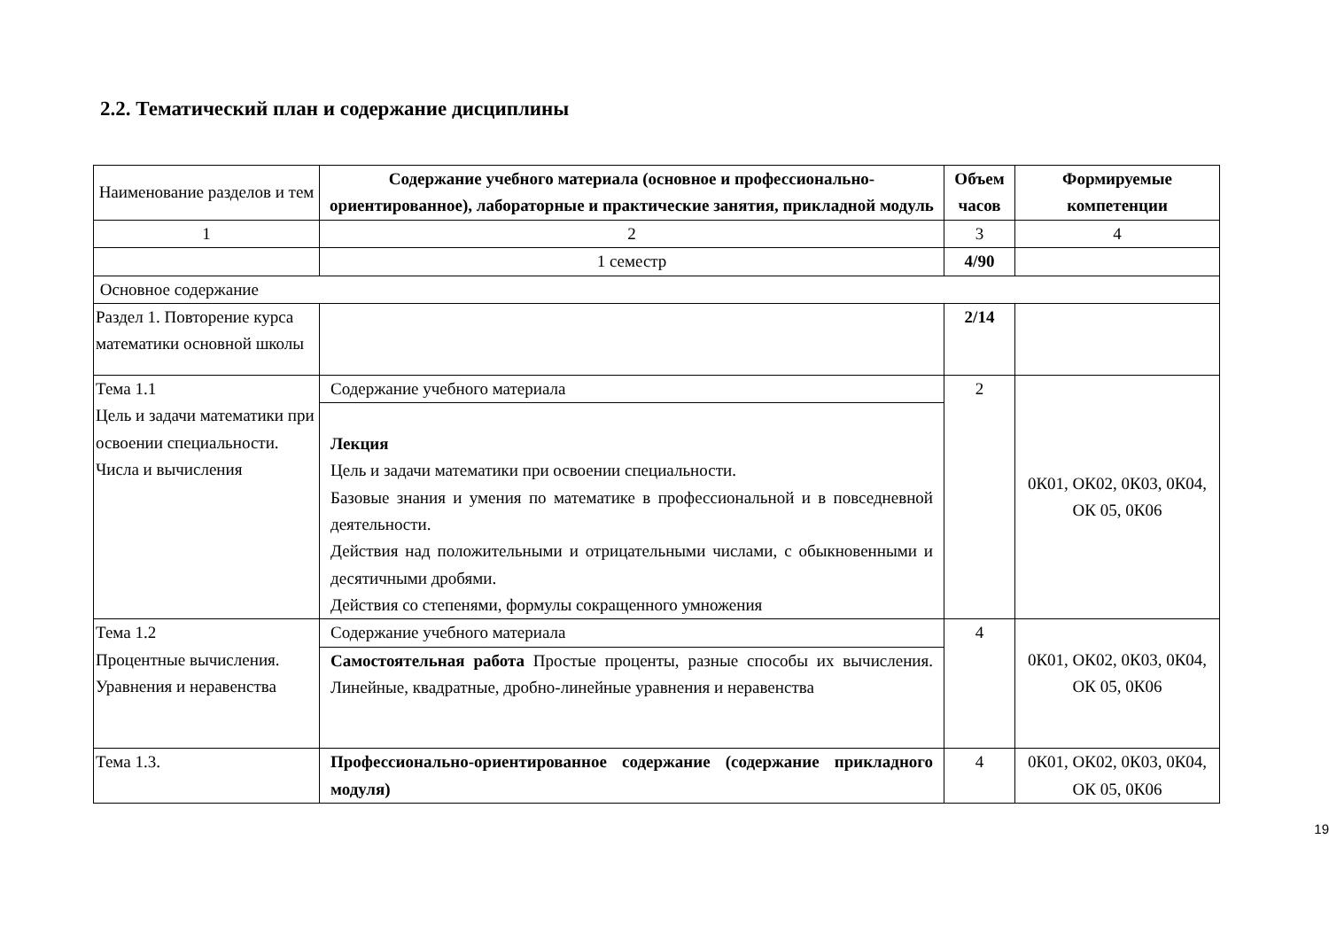2.2. Тематический план и содержание дисциплины
| Наименование разделов и тем | Содержание учебного материала (основное и профессионально-ориентированное), лабораторные и практические занятия, прикладной модуль | Объем часов | Формируемые компетенции |
| --- | --- | --- | --- |
| 1 | 2 | 3 | 4 |
| | 1 семестр | 4/90 | |
| Основное содержание | | | |
| Раздел 1. Повторение курса математики основной школы | | 2/14 | |
| Тема 1.1 Цель и задачи математики при освоении специальности. Числа и вычисления | Содержание учебного материала Лекция Цель и задачи математики при освоении специальности. Базовые знания и умения по математике в профессиональной и в повседневной деятельности. Действия над положительными и отрицательными числами, с обыкновенными и десятичными дробями. Действия со степенями, формулы сокращенного умножения | 2 | 0К01, ОК02, 0К03, 0К04, ОК 05, 0К06 |
| Тема 1.2 Процентные вычисления. Уравнения и неравенства | Содержание учебного материала Самостоятельная работа Простые проценты, разные способы их вычисления. Линейные, квадратные, дробно-линейные уравнения и неравенства | 4 | 0К01, ОК02, 0К03, 0К04, ОК 05, 0К06 |
| Тема 1.3. | Профессионально-ориентированное содержание (содержание прикладного модуля) | 4 | 0К01, ОК02, 0К03, 0К04, ОК 05, 0К06 |
19